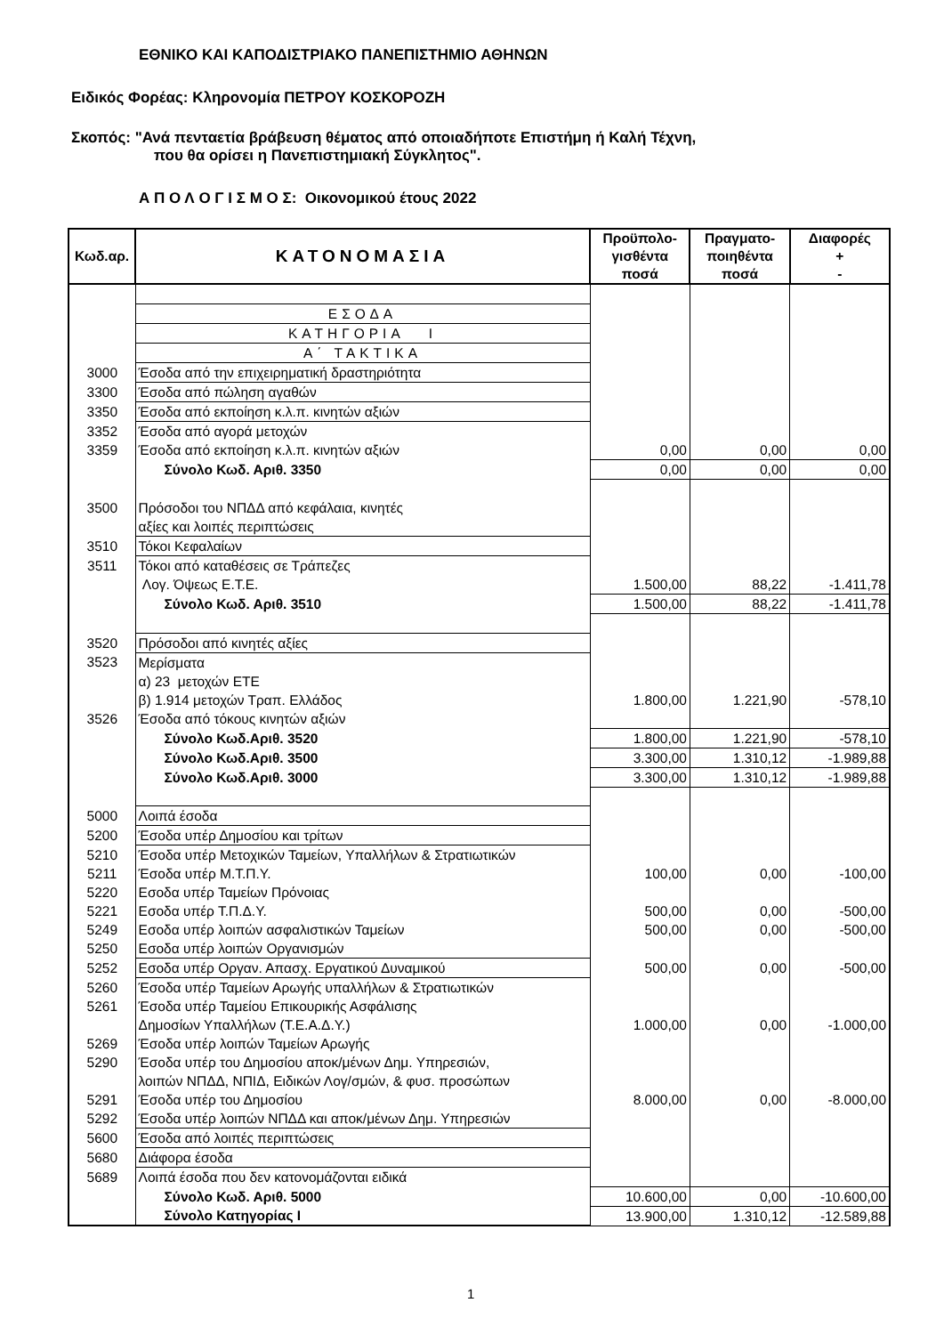ΕΘΝΙΚΟ ΚΑΙ ΚΑΠΟΔΙΣΤΡΙΑΚΟ ΠΑΝΕΠΙΣΤΗΜΙΟ ΑΘΗΝΩΝ
Ειδικός Φορέας: Κληρονομία ΠΕΤΡΟΥ ΚΟΣΚΟΡΟΖΗ
Σκοπός: "Ανά πενταετία βράβευση θέματος από οποιαδήποτε Επιστήμη ή Καλή Τέχνη,
που θα ορίσει η Πανεπιστημιακή Σύγκλητος".
Α Π Ο Λ Ο Γ Ι Σ Μ Ο Σ: Οικονομικού έτους 2022
| Κωδ.αρ. | ΚΑΤΟΝΟΜΑΣΙΑ | Προϋπολο- γισθέντα ποσά | Πραγματο- ποιηθέντα ποσά | Διαφορές + - |
| --- | --- | --- | --- | --- |
| | ΕΣΟΔΑ | | | |
| | ΚΑΤΗΓΟΡΙΑ Ι | | | |
| | Α΄ ΤΑΚΤΙΚΑ | | | |
| 3000 | Έσοδα από την επιχειρηματική δραστηριότητα | | | |
| 3300 | Έσοδα από πώληση αγαθών | | | |
| 3350 | Έσοδα από εκποίηση κ.λ.π. κινητών αξιών | | | |
| 3352 | Έσοδα από αγορά μετοχών | | | |
| 3359 | Έσοδα από εκποίηση κ.λ.π. κινητών αξιών | 0,00 | 0,00 | 0,00 |
| | Σύνολο Κωδ. Αριθ. 3350 | 0,00 | 0,00 | 0,00 |
| 3500 | Πρόσοδοι του ΝΠΔΔ από κεφάλαια, κινητές | | | |
| | αξίες και λοιπές περιπτώσεις | | | |
| 3510 | Τόκοι Κεφαλαίων | | | |
| 3511 | Τόκοι από καταθέσεις σε Τράπεζες | | | |
| | Λογ. Όψεως Ε.Τ.Ε. | 1.500,00 | 88,22 | -1.411,78 |
| | Σύνολο Κωδ. Αριθ. 3510 | 1.500,00 | 88,22 | -1.411,78 |
| 3520 | Πρόσοδοι από κινητές αξίες | | | |
| 3523 | Μερίσματα | | | |
| | α) 23 μετοχών ΕΤΕ | | | |
| | β) 1.914 μετοχών Τραπ. Ελλάδος | 1.800,00 | 1.221,90 | -578,10 |
| 3526 | Έσοδα από τόκους κινητών αξιών | | | |
| | Σύνολο Κωδ.Αριθ. 3520 | 1.800,00 | 1.221,90 | -578,10 |
| | Σύνολο Κωδ.Αριθ. 3500 | 3.300,00 | 1.310,12 | -1.989,88 |
| | Σύνολο Κωδ.Αριθ. 3000 | 3.300,00 | 1.310,12 | -1.989,88 |
| 5000 | Λοιπά έσοδα | | | |
| 5200 | Έσοδα υπέρ Δημοσίου και τρίτων | | | |
| 5210 | Έσοδα υπέρ Μετοχικών Ταμείων, Υπαλλήλων & Στρατιωτικών | | | |
| 5211 | Έσοδα υπέρ Μ.Τ.Π.Υ. | 100,00 | 0,00 | -100,00 |
| 5220 | Εσοδα υπέρ Ταμείων Πρόνοιας | | | |
| 5221 | Εσοδα υπέρ Τ.Π.Δ.Υ. | 500,00 | 0,00 | -500,00 |
| 5249 | Εσοδα υπέρ λοιπών ασφαλιστικών Ταμείων | 500,00 | 0,00 | -500,00 |
| 5250 | Εσοδα υπέρ λοιπών Οργανισμών | | | |
| 5252 | Εσοδα υπέρ Οργαν. Απασχ. Εργατικού Δυναμικού | 500,00 | 0,00 | -500,00 |
| 5260 | Έσοδα υπέρ Ταμείων Αρωγής υπαλλήλων & Στρατιωτικών | | | |
| 5261 | Έσοδα υπέρ Ταμείου Επικουρικής Ασφάλισης | | | |
| | Δημοσίων Υπαλλήλων (Τ.Ε.Α.Δ.Υ.) | 1.000,00 | 0,00 | -1.000,00 |
| 5269 | Έσοδα υπέρ λοιπών Ταμείων Αρωγής | | | |
| 5290 | Έσοδα υπέρ του Δημοσίου αποκ/μένων Δημ. Υπηρεσιών, | | | |
| | λοιπών ΝΠΔΔ, ΝΠΙΔ, Ειδικών Λογ/σμών, & φυσ. προσώπων | | | |
| 5291 | Έσοδα υπέρ του Δημοσίου | 8.000,00 | 0,00 | -8.000,00 |
| 5292 | Έσοδα υπέρ λοιπών ΝΠΔΔ και αποκ/μένων Δημ. Υπηρεσιών | | | |
| 5600 | Έσοδα από λοιπές περιπτώσεις | | | |
| 5680 | Διάφορα έσοδα | | | |
| 5689 | Λοιπά έσοδα που δεν κατονομάζονται ειδικά | | | |
| | Σύνολο Κωδ. Αριθ. 5000 | 10.600,00 | 0,00 | -10.600,00 |
| | Σύνολο Κατηγορίας Ι | 13.900,00 | 1.310,12 | -12.589,88 |
1